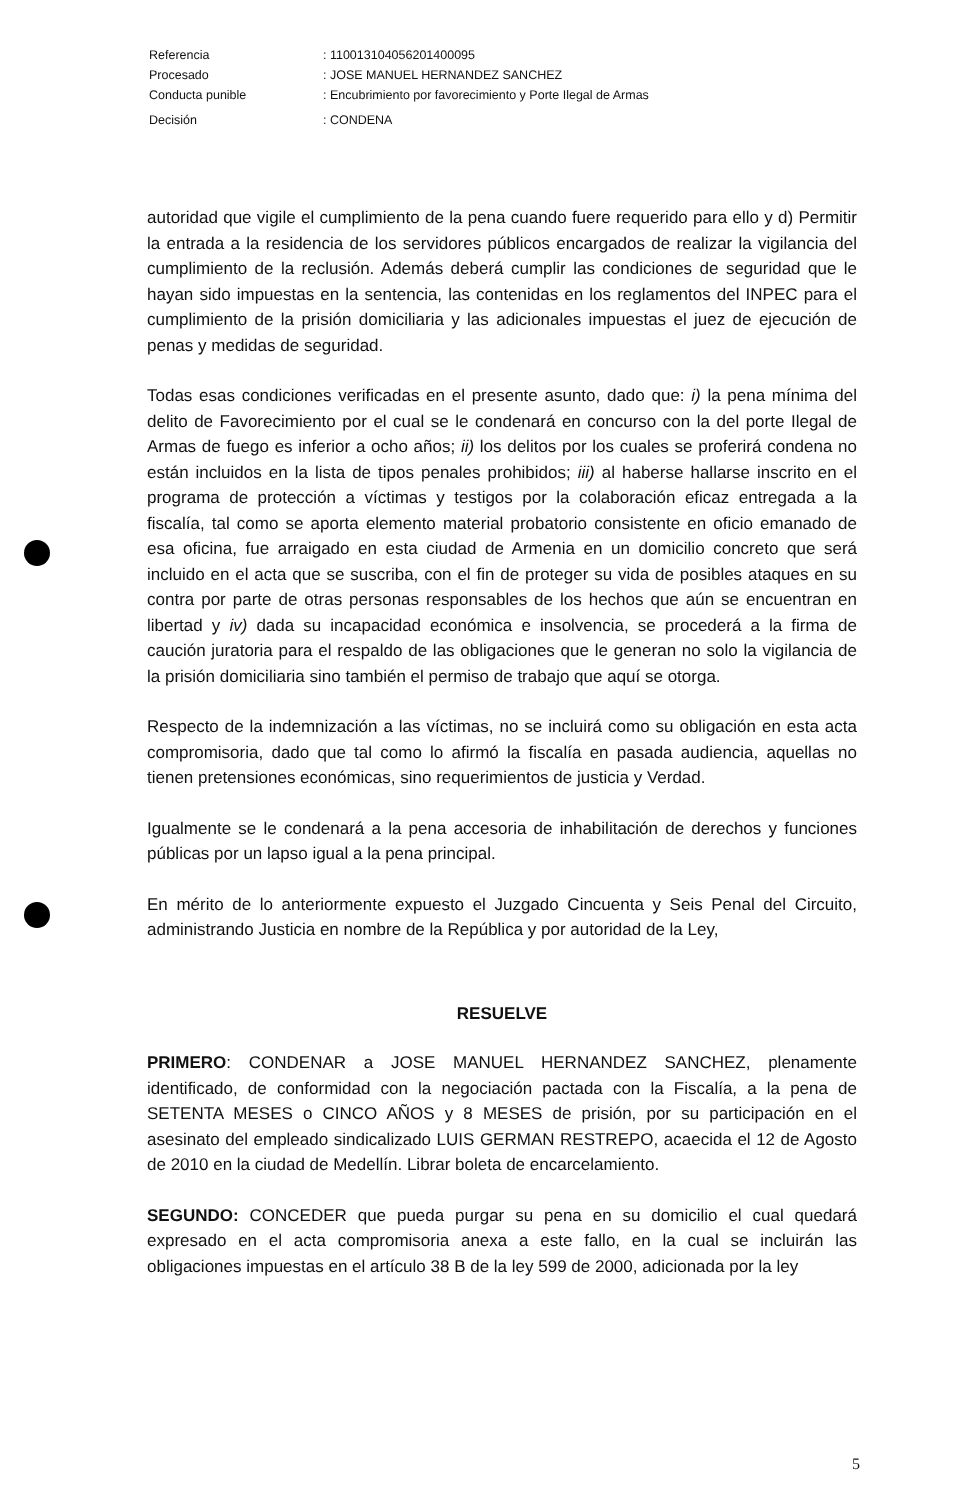| Referencia | : 110013104056201400095 |
| Procesado | : JOSE MANUEL HERNANDEZ SANCHEZ |
| Conducta punible | : Encubrimiento por favorecimiento y Porte Ilegal de Armas |
| Decisión | : CONDENA |
autoridad que vigile el cumplimiento de la pena cuando fuere requerido para ello y d) Permitir la entrada a la residencia de los servidores públicos encargados de realizar la vigilancia del cumplimiento de la reclusión. Además deberá cumplir las condiciones de seguridad que le hayan sido impuestas en la sentencia, las contenidas en los reglamentos del INPEC para el cumplimiento de la prisión domiciliaria y las adicionales impuestas el juez de ejecución de penas y medidas de seguridad.
Todas esas condiciones verificadas en el presente asunto, dado que: i) la pena mínima del delito de Favorecimiento por el cual se le condenará en concurso con la del porte Ilegal de Armas de fuego es inferior a ocho años; ii) los delitos por los cuales se proferirá condena no están incluidos en la lista de tipos penales prohibidos; iii) al haberse hallarse inscrito en el programa de protección a víctimas y testigos por la colaboración eficaz entregada a la fiscalía, tal como se aporta elemento material probatorio consistente en oficio emanado de esa oficina, fue arraigado en esta ciudad de Armenia en un domicilio concreto que será incluido en el acta que se suscriba, con el fin de proteger su vida de posibles ataques en su contra por parte de otras personas responsables de los hechos que aún se encuentran en libertad y iv) dada su incapacidad económica e insolvencia, se procederá a la firma de caución juratoria para el respaldo de las obligaciones que le generan no solo la vigilancia de la prisión domiciliaria sino también el permiso de trabajo que aquí se otorga.
Respecto de la indemnización a las víctimas, no se incluirá como su obligación en esta acta compromisoria, dado que tal como lo afirmó la fiscalía en pasada audiencia, aquellas no tienen pretensiones económicas, sino requerimientos de justicia y Verdad.
Igualmente se le condenará a la pena accesoria de inhabilitación de derechos y funciones públicas por un lapso igual a la pena principal.
En mérito de lo anteriormente expuesto el Juzgado Cincuenta y Seis Penal del Circuito, administrando Justicia en nombre de la República y por autoridad de la Ley,
RESUELVE
PRIMERO: CONDENAR a JOSE MANUEL HERNANDEZ SANCHEZ, plenamente identificado, de conformidad con la negociación pactada con la Fiscalía, a la pena de SETENTA MESES o CINCO AÑOS y 8 MESES de prisión, por su participación en el asesinato del empleado sindicalizado LUIS GERMAN RESTREPO, acaecida el 12 de Agosto de 2010 en la ciudad de Medellín. Librar boleta de encarcelamiento.
SEGUNDO: CONCEDER que pueda purgar su pena en su domicilio el cual quedará expresado en el acta compromisoria anexa a este fallo, en la cual se incluirán las obligaciones impuestas en el artículo 38 B de la ley 599 de 2000, adicionada por la ley
5